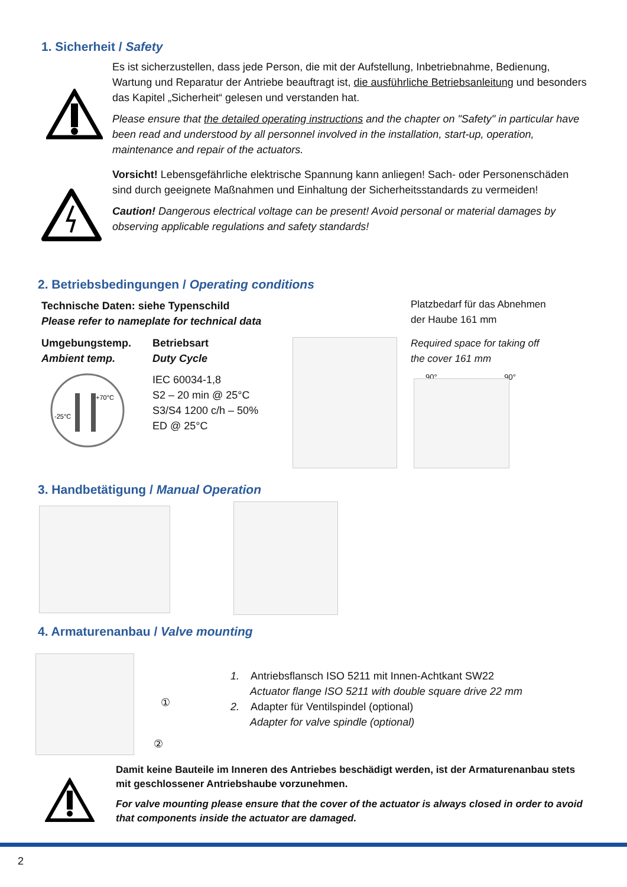1. Sicherheit / Safety
Es ist sicherzustellen, dass jede Person, die mit der Aufstellung, Inbetriebnahme, Bedienung, Wartung und Reparatur der Antriebe beauftragt ist, die ausführliche Betriebsanleitung und besonders das Kapitel „Sicherheit“ gelesen und verstanden hat.
Please ensure that the detailed operating instructions and the chapter on "Safety" in particular have been read and understood by all personnel involved in the installation, start-up, operation, maintenance and repair of the actuators.
Vorsicht! Lebensgefährliche elektrische Spannung kann anliegen! Sach- oder Personenschäden sind durch geeignete Maßnahmen und Einhaltung der Sicherheitsstandards zu vermeiden!
Caution! Dangerous electrical voltage can be present! Avoid personal or material damages by observing applicable regulations and safety standards!
2. Betriebsbedingungen / Operating conditions
Technische Daten: siehe Typenschild
Please refer to nameplate for technical data
Umgebungstemp.
Ambient temp.
Betriebsart
Duty Cycle
IEC 60034-1,8
S2 – 20 min @ 25°C
S3/S4 1200 c/h – 50%
ED @ 25°C
-25°C
+70°C
Platzbedarf für das Abnehmen
der Haube 161 mm
Required space for taking off
the cover 161 mm
90° 90°
3. Handbetätigung / Manual Operation
4. Armaturenanbau / Valve mounting
①
②
1. Antriebsflansch ISO 5211 mit Innen-Achtkant SW22
Actuator flange ISO 5211 with double square drive 22 mm
2. Adapter für Ventilspindel (optional)
Adapter for valve spindle (optional)
Damit keine Bauteile im Inneren des Antriebes beschädigt werden, ist der Armaturenanbau stets mit geschlossener Antriebshaube vorzunehmen.
For valve mounting please ensure that the cover of the actuator is always closed in order to avoid that components inside the actuator are damaged.
2